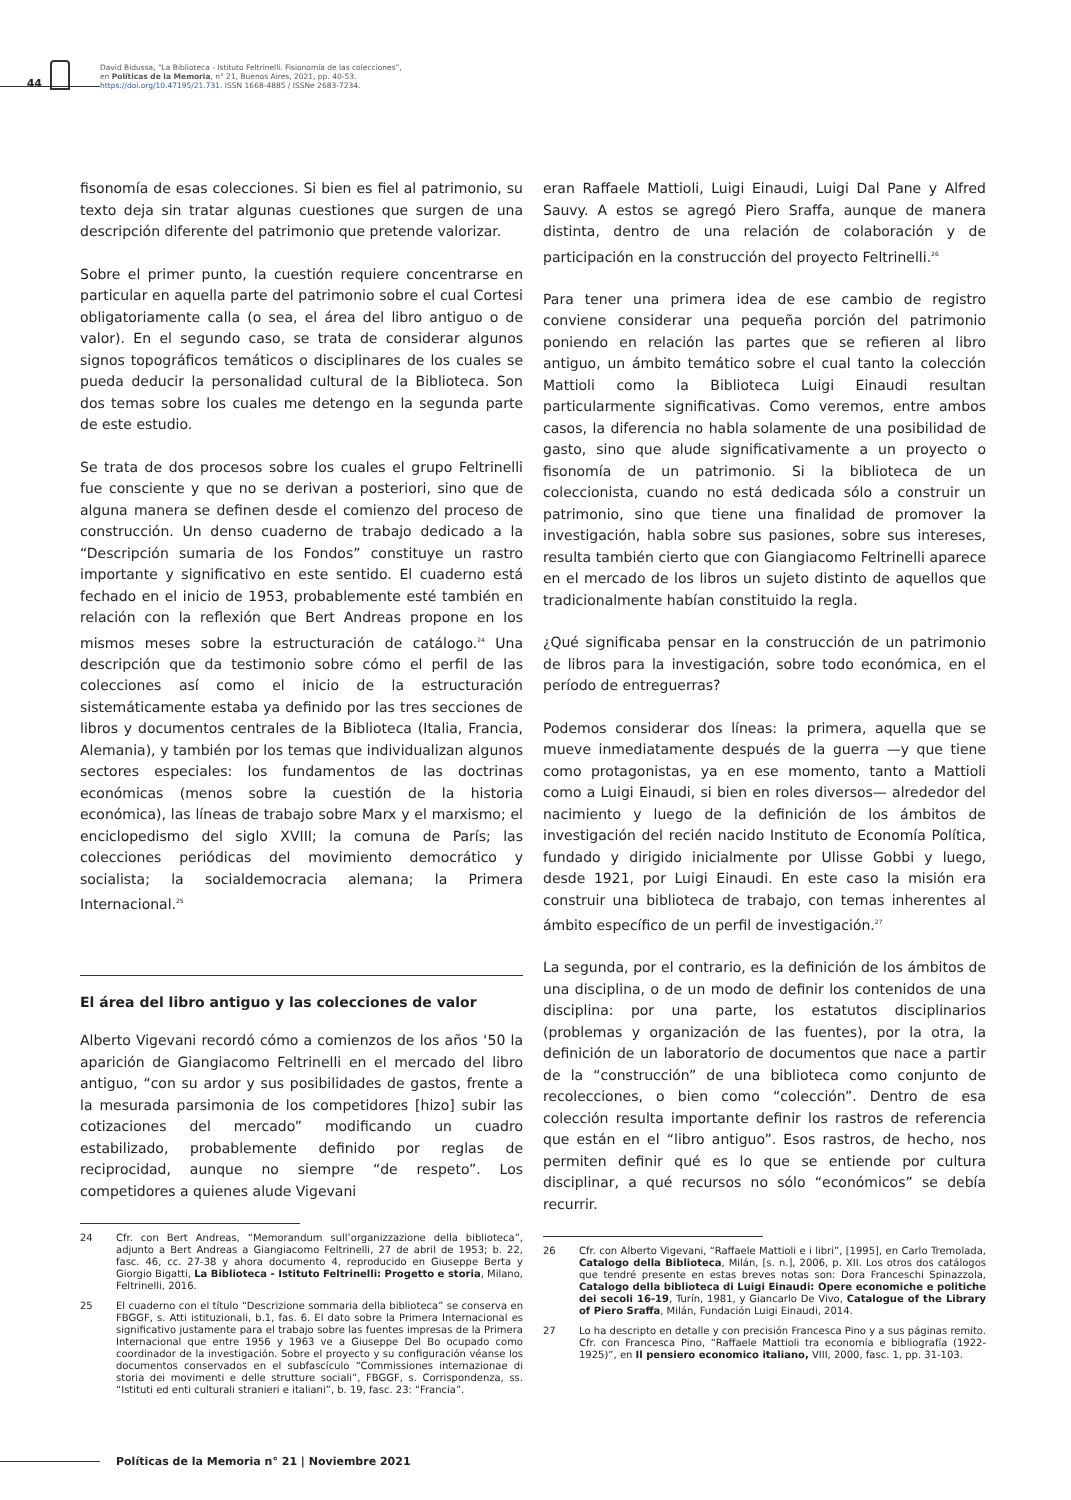44
David Bidussa, “La Biblioteca - Istituto Feltrinelli. Fisionomía de las colecciones”,
en Políticas de la Memoria, n° 21, Buenos Aires, 2021, pp. 40-53.
https://doi.org/10.47195/21.731. ISSN 1668-4885 / ISSNe 2683-7234.
fisonomía de esas colecciones. Si bien es fiel al patrimonio, su texto deja sin tratar algunas cuestiones que surgen de una descripción diferente del patrimonio que pretende valorizar.
Sobre el primer punto, la cuestión requiere concentrarse en particular en aquella parte del patrimonio sobre el cual Cortesi obligatoriamente calla (o sea, el área del libro antiguo o de valor). En el segundo caso, se trata de considerar algunos signos topográficos temáticos o disciplinares de los cuales se pueda deducir la personalidad cultural de la Biblioteca. Son dos temas sobre los cuales me detengo en la segunda parte de este estudio.
Se trata de dos procesos sobre los cuales el grupo Feltrinelli fue consciente y que no se derivan a posteriori, sino que de alguna manera se definen desde el comienzo del proceso de construcción. Un denso cuaderno de trabajo dedicado a la “Descripción sumaria de los Fondos” constituye un rastro importante y significativo en este sentido. El cuaderno está fechado en el inicio de 1953, probablemente esté también en relación con la reflexión que Bert Andreas propone en los mismos meses sobre la estructuración de catálogo.<sup>24</sup> Una descripción que da testimonio sobre cómo el perfil de las colecciones así como el inicio de la estructuración sistemáticamente estaba ya definido por las tres secciones de libros y documentos centrales de la Biblioteca (Italia, Francia, Alemania), y también por los temas que individualizan algunos sectores especiales: los fundamentos de las doctrinas económicas (menos sobre la cuestión de la historia económica), las líneas de trabajo sobre Marx y el marxismo; el enciclopedismo del siglo XVIII; la comuna de París; las colecciones periódicas del movimiento democrático y socialista; la socialdemocracia alemana; la Primera Internacional.<sup>25</sup>
El área del libro antiguo y las colecciones de valor
Alberto Vigevani recordó cómo a comienzos de los años ‘50 la aparición de Giangiacomo Feltrinelli en el mercado del libro antiguo, “con su ardor y sus posibilidades de gastos, frente a la mesurada parsimonia de los competidores [hizo] subir las cotizaciones del mercado” modificando un cuadro estabilizado, probablemente definido por reglas de reciprocidad, aunque no siempre “de respeto”. Los competidores a quienes alude Vigevani
24 Cfr. con Bert Andreas, “Memorandum sull’organizzazione della biblioteca”, adjunto a Bert Andreas a Giangiacomo Feltrinelli, 27 de abril de 1953; b. 22, fasc. 46, cc. 27-38 y ahora documento 4, reproducido en Giuseppe Berta y Giorgio Bigatti, La Biblioteca - Istituto Feltrinelli: Progetto e storia, Milano, Feltrinelli, 2016.
25 El cuaderno con el título “Descrizione sommaria della biblioteca” se conserva en FBGGF, s. Atti istituzionali, b.1, fas. 6. El dato sobre la Primera Internacional es significativo justamente para el trabajo sobre las fuentes impresas de la Primera Internacional que entre 1956 y 1963 ve a Giuseppe Del Bo ocupado como coordinador de la investigación. Sobre el proyecto y su configuración véanse los documentos conservados en el subfascículo “Commissiones internazionae di storia dei movimenti e delle strutture sociali”, FBGGF, s. Corrispondenza, ss. “Istituti ed enti culturali stranieri e italiani”, b. 19, fasc. 23: “Francia”.
eran Raffaele Mattioli, Luigi Einaudi, Luigi Dal Pane y Alfred Sauvy. A estos se agregó Piero Sraffa, aunque de manera distinta, dentro de una relación de colaboración y de participación en la construcción del proyecto Feltrinelli.<sup>26</sup>
Para tener una primera idea de ese cambio de registro conviene considerar una pequeña porción del patrimonio poniendo en relación las partes que se refieren al libro antiguo, un ámbito temático sobre el cual tanto la colección Mattioli como la Biblioteca Luigi Einaudi resultan particularmente significativas. Como veremos, entre ambos casos, la diferencia no habla solamente de una posibilidad de gasto, sino que alude significativamente a un proyecto o fisonomía de un patrimonio. Si la biblioteca de un coleccionista, cuando no está dedicada sólo a construir un patrimonio, sino que tiene una finalidad de promover la investigación, habla sobre sus pasiones, sobre sus intereses, resulta también cierto que con Giangiacomo Feltrinelli aparece en el mercado de los libros un sujeto distinto de aquellos que tradicionalmente habían constituido la regla.
¿Qué significaba pensar en la construcción de un patrimonio de libros para la investigación, sobre todo económica, en el período de entreguerras?
Podemos considerar dos líneas: la primera, aquella que se mueve inmediatamente después de la guerra —y que tiene como protagonistas, ya en ese momento, tanto a Mattioli como a Luigi Einaudi, si bien en roles diversos— alrededor del nacimiento y luego de la definición de los ámbitos de investigación del recién nacido Instituto de Economía Política, fundado y dirigido inicialmente por Ulisse Gobbi y luego, desde 1921, por Luigi Einaudi. En este caso la misión era construir una biblioteca de trabajo, con temas inherentes al ámbito específico de un perfil de investigación.<sup>27</sup>
La segunda, por el contrario, es la definición de los ámbitos de una disciplina, o de un modo de definir los contenidos de una disciplina: por una parte, los estatutos disciplinarios (problemas y organización de las fuentes), por la otra, la definición de un laboratorio de documentos que nace a partir de la “construcción” de una biblioteca como conjunto de recolecciones, o bien como “colección”. Dentro de esa colección resulta importante definir los rastros de referencia que están en el “libro antiguo”. Esos rastros, de hecho, nos permiten definir qué es lo que se entiende por cultura disciplinar, a qué recursos no sólo “económicos” se debía recurrir.
26 Cfr. con Alberto Vigevani, “Raffaele Mattioli e i libri”, [1995], en Carlo Tremolada, Catalogo della Biblioteca, Milán, [s. n.], 2006, p. XII. Los otros dos catálogos que tendré presente en estas breves notas son: Dora Franceschi Spinazzola, Catalogo della biblioteca di Luigi Einaudi: Opere economiche e politiche dei secoli 16-19, Turín, 1981, y Giancarlo De Vivo, Catalogue of the Library of Piero Sraffa, Milán, Fundación Luigi Einaudi, 2014.
27 Lo ha descripto en detalle y con precisión Francesca Pino y a sus páginas remito. Cfr. con Francesca Pino, “Raffaele Mattioli tra economía e bibliografía (1922-1925)”, en Il pensiero economico italiano, VIII, 2000, fasc. 1, pp. 31-103.
Políticas de la Memoria n° 21 | Noviembre 2021